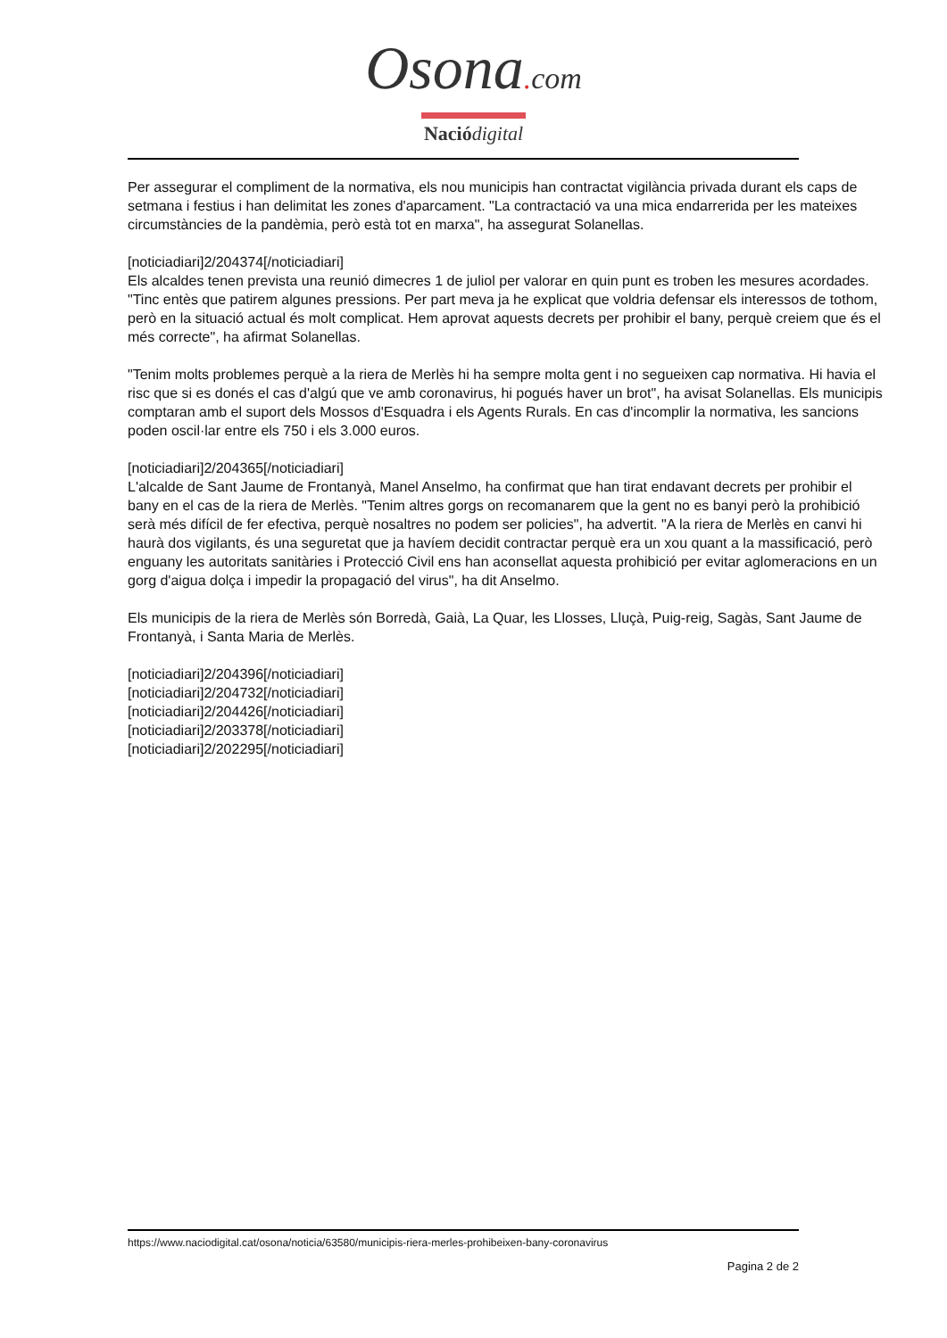Osona. com
Nació digital
Per assegurar el compliment de la normativa, els nou municipis han contractat vigilància privada durant els caps de setmana i festius i han delimitat les zones d'aparcament. "La contractació va una mica endarrerida per les mateixes circumstàncies de la pandèmia, però està tot en marxa", ha assegurat Solanellas.
[noticiadiari]2/204374[/noticiadiari]
Els alcaldes tenen prevista una reunió dimecres 1 de juliol per valorar en quin punt es troben les mesures acordades. "Tinc entès que patirem algunes pressions. Per part meva ja he explicat que voldria defensar els interessos de tothom, però en la situació actual és molt complicat. Hem aprovat aquests decrets per prohibir el bany, perquè creiem que és el més correcte", ha afirmat Solanellas.
"Tenim molts problemes perquè a la riera de Merlès hi ha sempre molta gent i no segueixen cap normativa. Hi havia el risc que si es donés el cas d'algú que ve amb coronavirus, hi pogués haver un brot", ha avisat Solanellas. Els municipis comptaran amb el suport dels Mossos d'Esquadra i els Agents Rurals. En cas d'incomplir la normativa, les sancions poden oscil·lar entre els 750 i els 3.000 euros.
[noticiadiari]2/204365[/noticiadiari]
L'alcalde de Sant Jaume de Frontanyà, Manel Anselmo, ha confirmat que han tirat endavant decrets per prohibir el bany en el cas de la riera de Merlès. "Tenim altres gorgs on recomanarem que la gent no es banyi però la prohibició serà més difícil de fer efectiva, perquè nosaltres no podem ser policies", ha advertit. "A la riera de Merlès en canvi hi haurà dos vigilants, és una seguretat que ja havíem decidit contractar perquè era un xou quant a la massificació, però enguany les autoritats sanitàries i Protecció Civil ens han aconsellat aquesta prohibició per evitar aglomeracions en un gorg d'aigua dolça i impedir la propagació del virus", ha dit Anselmo.
Els municipis de la riera de Merlès són Borredà, Gaià, La Quar, les Llosses, Lluçà, Puig-reig, Sagàs, Sant Jaume de Frontanyà, i Santa Maria de Merlès.
[noticiadiari]2/204396[/noticiadiari]
[noticiadiari]2/204732[/noticiadiari]
[noticiadiari]2/204426[/noticiadiari]
[noticiadiari]2/203378[/noticiadiari]
[noticiadiari]2/202295[/noticiadiari]
https://www.naciodigital.cat/osona/noticia/63580/municipis-riera-merles-prohibeixen-bany-coronavirus
Pagina 2 de 2